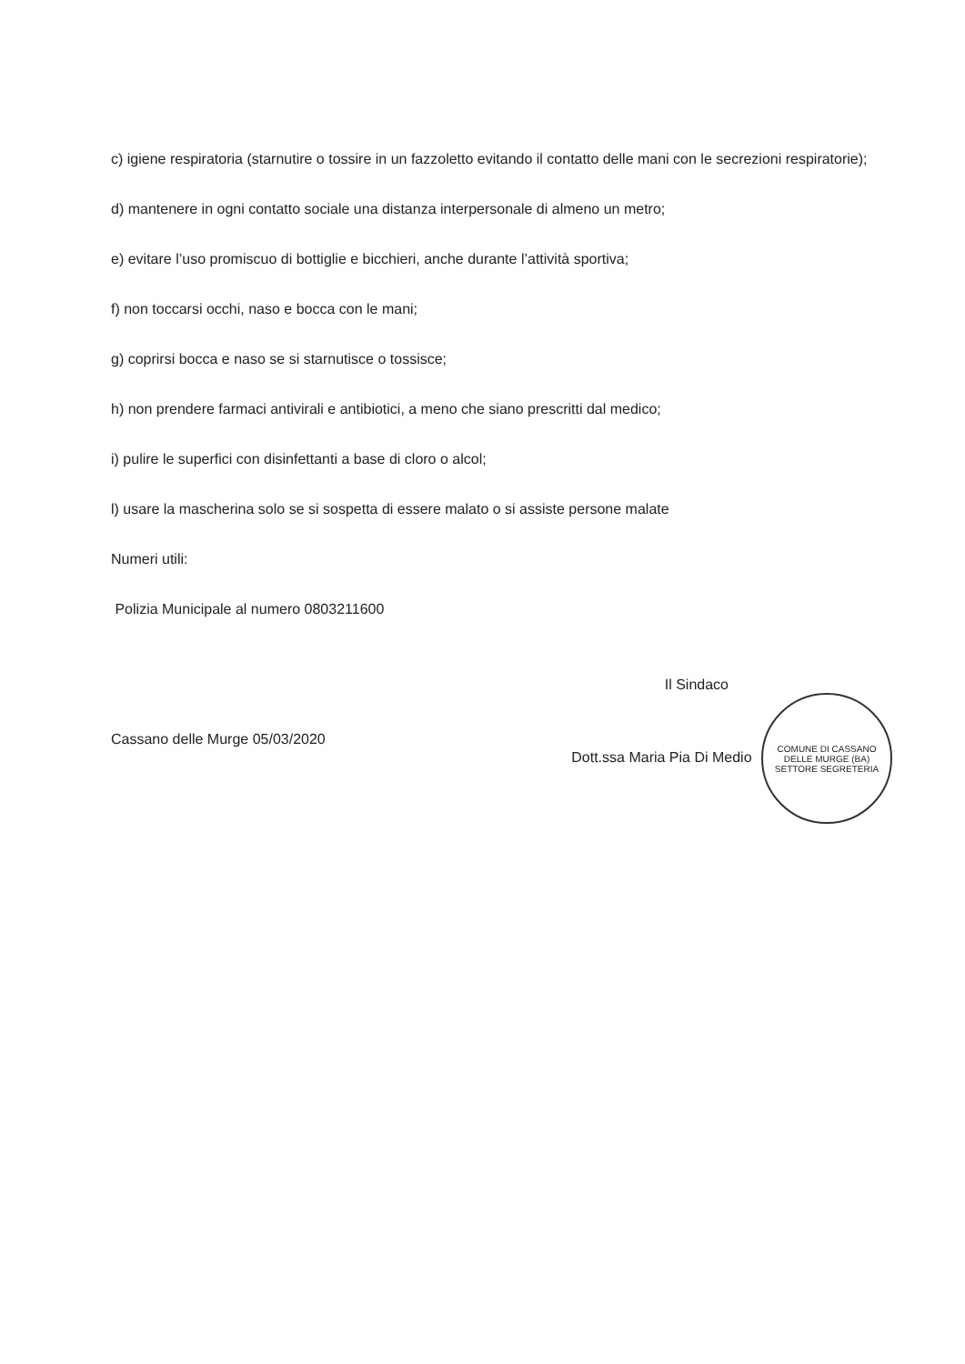c) igiene respiratoria (starnutire o tossire in un fazzoletto evitando il contatto delle mani con le secrezioni respiratorie);
d) mantenere in ogni contatto sociale una distanza interpersonale di almeno un metro;
e) evitare l’uso promiscuo di bottiglie e bicchieri, anche durante l’attività sportiva;
f) non toccarsi occhi, naso e bocca con le mani;
g) coprirsi bocca e naso se si starnutisce o tossisce;
h) non prendere farmaci antivirali e antibiotici, a meno che siano prescritti dal medico;
i) pulire le superfici con disinfettanti a base di cloro o alcol;
l) usare la mascherina solo se si sospetta di essere malato o si assiste persone malate
Numeri utili:
Polizia Municipale al numero 0803211600
Cassano delle Murge 05/03/2020
Il Sindaco
Dott.ssa Maria Pia Di Medio COMUNE DI CASSANO DELLE MURGE (BA)
SETTORE SEGRETERIA